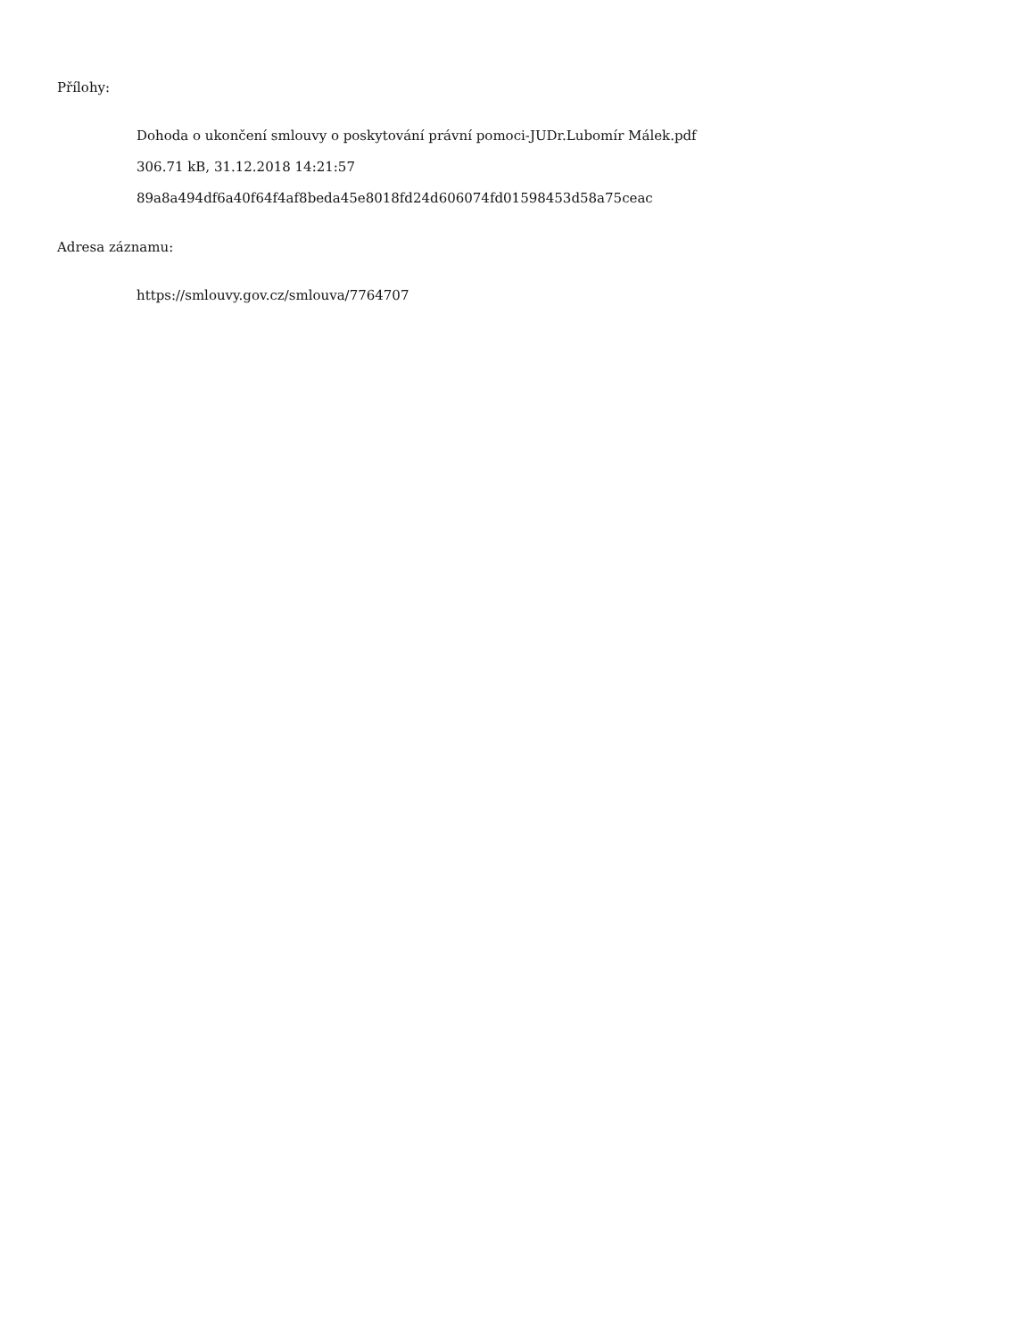Přílohy:
Dohoda o ukončení smlouvy o poskytování právní pomoci-JUDr.Lubomír Málek.pdf
306.71 kB, 31.12.2018 14:21:57
89a8a494df6a40f64f4af8beda45e8018fd24d606074fd01598453d58a75ceac
Adresa záznamu:
https://smlouvy.gov.cz/smlouva/7764707